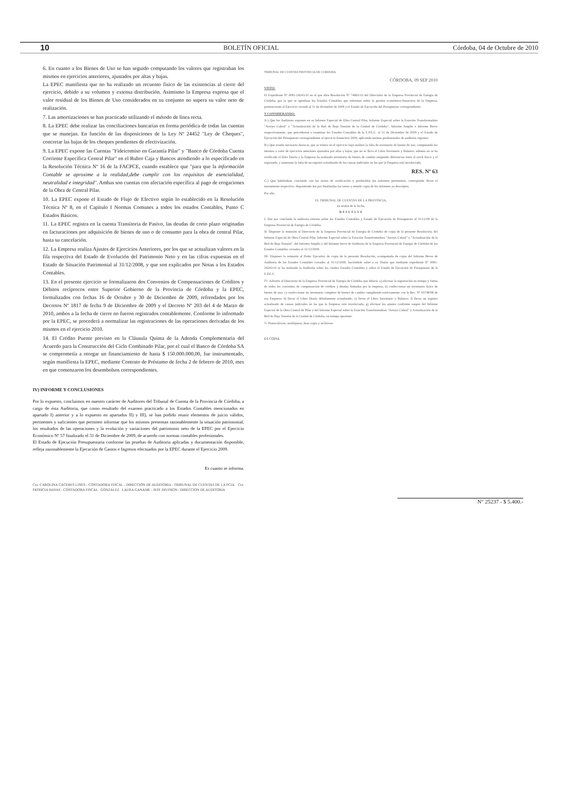10 BOLETÍN OFICIAL Córdoba, 04 de Octubre de 2010
6. En cuanto a los Bienes de Uso se han seguido computando los valores que registraban los mismos en ejercicios anteriores, ajustados por altas y bajas.
La EPEC manifiesta que no ha realizado un recuento fisico de las existencias al cierre del ejercicio, debido a su volumen y extensa distribución. Asimismo la Empresa expresa que el valor residual de los Bienes de Uso considerados en su conjunto no supera su valor neto de realización.
7. Las amortizaciones se han practicado utilizando el método de línea recta.
8. La EPEC debe realizar las conciliaciones bancarias en forma periódica de todas las cuentas que se manejan. En función de las disposiciones de la Ley Nº 24452 "Ley de Cheques", concretar las bajas de los cheques pendientes de efectivización.
9. La EPEC expone las Cuentas "Fideicomiso en Garantía Pilar" y "Banco de Córdoba Cuenta Corriente Específica Central Pilar" en el Rubro Caja y Bancos atendiendo a lo especificado en la Resolución Técnica Nº 16 de la FACPCE, cuando establece que "para que la información Contable se aproxime a la realidad,debe cumplir con los requisitos de esencialidad, neutralidad e integridad". Ambas son cuentas con afectación específica al pago de erogaciones de la Obra de Central Pilar.
10. La EPEC expone el Estado de Flujo de Efectivo según lo establecido en la Resolución Técnica Nº 8, en el Capítulo I Normas Comunes a todos los estados Contables, Punto C Estados Básicos.
11. La EPEC registra en la cuenta Transitoria de Pasivo, las deudas de corto plazo originadas en facturaciones por adquisición de bienes de uso o de consumo para la obra de central Pilar, hasta su cancelación.
12. La Empresa realiza Ajustes de Ejercicios Anteriores, por los que se actualizan valores en la fila respectiva del Estado de Evolución del Patrimonio Neto y en las cifras expuestas en el Estado de Situación Patrimonial al 31/12/2008, y que son explicados por Notas a los Estados Contables.
13. En el presente ejercicio se formalizaron dos Convenios de Compensaciones de Créditos y Débitos recíprocos entre Superior Gobierno de la Provincia de Córdoba y la EPEC, formalizados con fechas 16 de Octubre y 30 de Diciembre de 2009, refrendados por los Decretos Nº 1817 de fecha 9 de Diciembre de 2009 y el Decreto Nº 203 del 4 de Marzo de 2010, ambos a la fecha de cierre no fueron registrados contablemente. Conforme lo informado por la EPEC, se procederá a normalizar las registraciones de las operaciones derivadas de los mismos en el ejercicio 2010.
14. El Crédito Puente previsto en la Cláusula Quinta de la Adenda Complementaria del Acuerdo para la Construcción del Ciclo Combinado Pilar, por el cual el Banco de Córdoba SA se comprometía a otorgar un financiamiento de hasta $ 150.000.000,00, fue instrumentado, según manifiesta la EPEC, mediante Contrato de Préstamo de fecha 2 de febrero de 2010, mes en que comenzaron los desembolsos correspondientes.
IV) INFORME Y CONCLUSIONES
Por lo expuesto, concluimos en nuestro carácter de Auditores del Tribunal de Cuenta de la Provincia de Córdoba, a cargo de ésta Auditoria, que como resultado del examen practicado a los Estados Contables mencionados en apartado I) anterior y a lo expuesto en apartados II) y III), se han podido reunir elementos de juicio válidos, pertinentes y suficientes que permiten informar que los mismos presentan razonablemente la situación patrimonial, los resultados de las operaciones y la evolución y variaciones del patrimonio neto de la EPEC por el Ejercicio Económico Nº 57 finalizado el 31 de Diciembre de 2009, de acuerdo con normas contables profesionales.
El Estado de Ejecución Presupuestaria conforme las pruebas de Auditoria aplicadas y documentación disponible, refleja razonablemente la Ejecución de Gastos e Ingresos efectuados por la EPEC durante el Ejercicio 2009.
Es cuanto se informa.
Cra. CAROLINA CÁCERES LINES - CONTADORA FISCAL - DIRECCIÓN DE AUDITORIA - TRIBUNAL DE CUENTAS DE LA PCIA. Cra. PATRICIA HAYAS - CONTADORA FISCAL GONZALEZ LAURA GANAME - JEFE DIVISION - DIRECCION DE AUDITORIA
TRIBUNAL DE CUENTAS PROVINCIA DE CORDOBA
CÓRDOBA, 09 SEP 2010
VISTO:
El Expediente Nº 0081-24243/10 en el que obra Resolución Nº 74665/10 del Directorio de la Empresa Provincial de Energía de Córdoba, por la que se aprueban los Estados Contables que informan sobre la gestión económico-financiera de la Empresa, perteneciente al Ejercicio cerrado al 31 de diciembre de 2009 y el Estado de Ejecución del Presupuesto correspondiente.
Y CONSIDERANDO:
A-) Que los Auditores exponen en su Informe Especial de Obra Central Pilar, Informe Especial sobre la Estación Transformadora "Arroyo Cabral" y "Actualización de la Red de Baja Tensión de la Ciudad de Córdoba", Informe Amplio e Informe Breve respectivamente, que procedieron a examinar los Estados Contables de la E.P.E.C. al 31 de Diciembre de 2009 y el Estado de Ejecución del Presupuesto correspondiente al ejercicio financiero 2009, aplicando normas profesionales de auditoría vigentes.
B-) Que resulta necesario destacar, que se reitera en el ejercicio bajo análisis la falta de inventario de bienes de uso, computando los mismos a valor de ejercicios anteriores ajustados por altas y bajas, que no se lleva el Libro Inventario y Balance; además no se ha verificado el libro Diario y la Empresa ha realizado inventario de bienes de cambio surgiendo diferencias entre el stock físico y el registrado, y asimismo la falta de un registro actualizado de las causas judiciales en las que la Empresa está involucrada.
RES. Nº 63
C-) Que habiéndose concluido con las tareas de verificación y producidos los informes pertinentes, corresponde dictar el instrumento respectivo, disponiendo dar por finalizadas las tareas y remitir copia de los informes ya descriptos.
Por ello,
EL TRIBUNAL DE CUENTAS DE LA PROVINCIA,
en sesión de la fecha,
R E S U E L V E
I- Dar por concluida la auditoría externa sobre los Estados Contables y Estado de Ejecución de Presupuesto al 31/12/09 de la Empresa Provincial de Energía de Córdoba.
II- Disponer la remisión al Directorio de la Empresa Provincial de Energía de Córdoba de copia de la presente Resolución, del Informe Especial de Obra Central Pilar, Informe Especial sobre la Estación Transformadora "Arroyo Cabral" y "Actualización de la Red de Baja Tensión", del Informe Amplio y del Informe breve de Auditoría de la Empresa Provincial de Energía de Córdoba de los Estados Contables cerrados al 31/12/2009.
III- Disponer la remisión al Poder Ejecutivo de copia de la presente Resolución, acompañada de copia del Informe Breve de Auditoría de los Estados Contables cerrados al 31/12/2009, haciéndole saber a su Titular que mediante expediente Nº 0081-24243/10 se ha realizado la Auditoría sobre los citados Estados Contables y sobre el Estado de Ejecución de Presupuesto de la E.P.E.C.
IV- Advertir al Directorio de la Empresa Provincial de Energía de Córdoba que deberá: a) efectuar la registración en tiempo y forma de todos los convenios de compensación de créditos y deudas firmados por la empresa, b) confeccionar un inventario físico de bienes de uso; c) confeccionar un inventario completo de bienes de cambio cumpliendo estrictamente con la Res. Nº 65748/98 de esa Empresa; d) llevar el Libro Diario debidamente actualizado; e) llevar el Libro Inventario y Balance; f) llevar un registro actualizado de causas judiciales en las que la Empresa está involucrada; g) efectuar los ajustes conforme surgen del Informe Especial de la Obra Central de Pilar y del Informe Especial sobre la Estación Transformadora "Arroyo Cabral" y Actualización de la Red de Baja Tensión de la Ciudad de Córdoba, en tiempo oportuno.
V- Protocolícese, notifíquese, dese copia y archívese.
ES COPIA
N° 25237 - $ 5.400.-